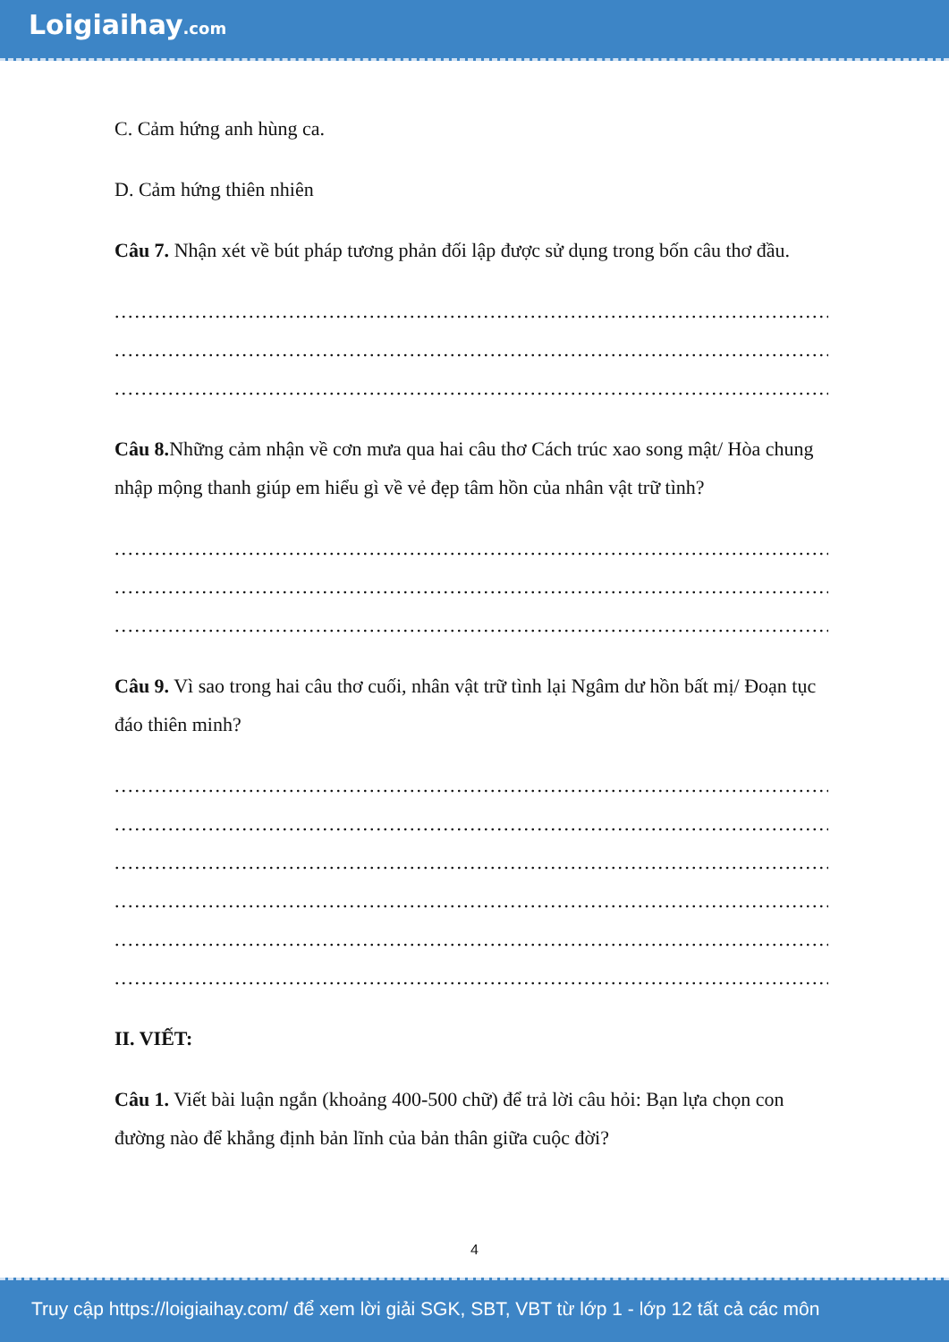Loigiaihay.com
C. Cảm hứng anh hùng ca.
D. Cảm hứng thiên nhiên
Câu 7. Nhận xét về bút pháp tương phản đối lập được sử dụng trong bốn câu thơ đầu.
........................................................................................................................
........................................................................................................................
........................................................................................................................
Câu 8. Những cảm nhận về cơn mưa qua hai câu thơ Cách trúc xao song mật/ Hòa chung nhập mộng thanh giúp em hiểu gì về vẻ đẹp tâm hồn của nhân vật trữ tình?
........................................................................................................................
........................................................................................................................
........................................................................................................................
Câu 9. Vì sao trong hai câu thơ cuối, nhân vật trữ tình lại Ngâm dư hồn bất mị/ Đoạn tục đáo thiên minh?
........................................................................................................................
........................................................................................................................
........................................................................................................................
........................................................................................................................
........................................................................................................................
........................................................................................................................
II. VIẾT:
Câu 1. Viết bài luận ngắn (khoảng 400-500 chữ) để trả lời câu hỏi: Bạn lựa chọn con đường nào để khẳng định bản lĩnh của bản thân giữa cuộc đời?
4
Truy cập https://loigiaihay.com/ để xem lời giải SGK, SBT, VBT từ lớp 1 - lớp 12 tất cả các môn